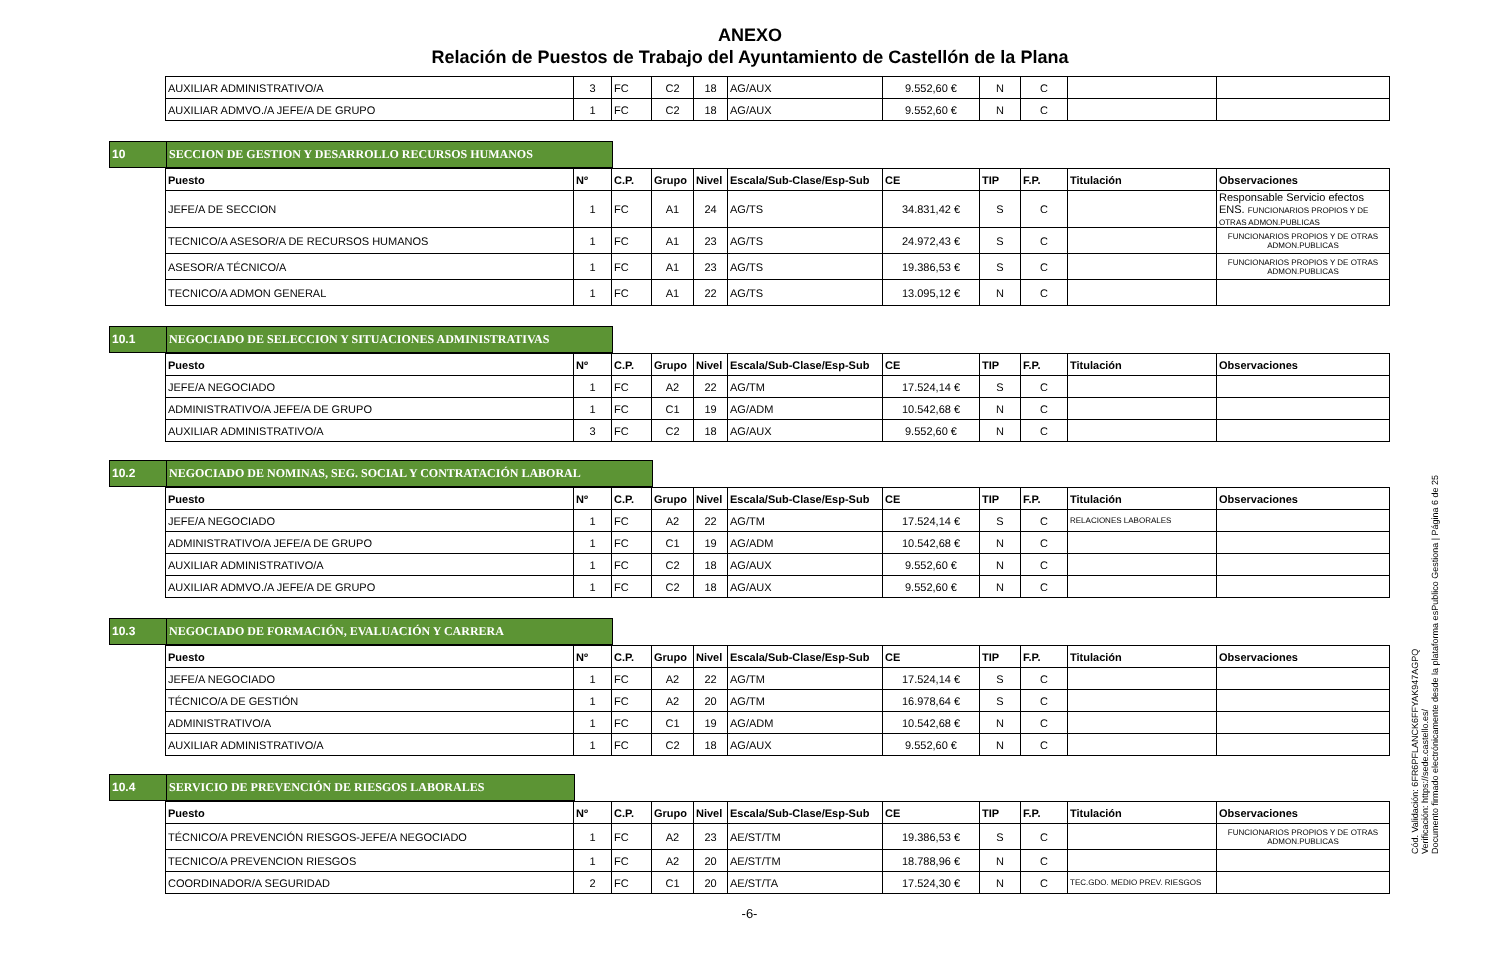ANEXO
Relación de Puestos de Trabajo del Ayuntamiento de Castellón de la Plana
| AUXILIAR ADMINISTRATIVO/A | 3 | FC | C2 | 18 | AG/AUX | 9.552,60 € | N | C | | |
| AUXILIAR ADMVO./A JEFE/A DE GRUPO | 1 | FC | C2 | 18 | AG/AUX | 9.552,60 € | N | C | | |
10 SECCION DE GESTION Y DESARROLLO RECURSOS HUMANOS
| Puesto | Nº | C.P. | Grupo | Nivel | Escala/Sub-Clase/Esp-Sub | CE | TIP | F.P. | Titulación | Observaciones |
| --- | --- | --- | --- | --- | --- | --- | --- | --- | --- | --- |
| JEFE/A DE SECCION | 1 | FC | A1 | 24 | AG/TS | 34.831,42 € | S | C | | Responsable Servicio efectos ENS. FUNCIONARIOS PROPIOS Y DE OTRAS ADMON.PUBLICAS |
| TECNICO/A ASESOR/A DE RECURSOS HUMANOS | 1 | FC | A1 | 23 | AG/TS | 24.972,43 € | S | C | | FUNCIONARIOS PROPIOS Y DE OTRAS ADMON.PUBLICAS |
| ASESOR/A TÉCNICO/A | 1 | FC | A1 | 23 | AG/TS | 19.386,53 € | S | C | | FUNCIONARIOS PROPIOS Y DE OTRAS ADMON.PUBLICAS |
| TECNICO/A ADMON GENERAL | 1 | FC | A1 | 22 | AG/TS | 13.095,12 € | N | C | | |
10.1 NEGOCIADO DE SELECCION Y SITUACIONES ADMINISTRATIVAS
| Puesto | Nº | C.P. | Grupo | Nivel | Escala/Sub-Clase/Esp-Sub | CE | TIP | F.P. | Titulación | Observaciones |
| --- | --- | --- | --- | --- | --- | --- | --- | --- | --- | --- |
| JEFE/A NEGOCIADO | 1 | FC | A2 | 22 | AG/TM | 17.524,14 € | S | C | | |
| ADMINISTRATIVO/A JEFE/A DE GRUPO | 1 | FC | C1 | 19 | AG/ADM | 10.542,68 € | N | C | | |
| AUXILIAR ADMINISTRATIVO/A | 3 | FC | C2 | 18 | AG/AUX | 9.552,60 € | N | C | | |
10.2 NEGOCIADO DE NOMINAS, SEG. SOCIAL Y CONTRATACIÓN LABORAL
| Puesto | Nº | C.P. | Grupo | Nivel | Escala/Sub-Clase/Esp-Sub | CE | TIP | F.P. | Titulación | Observaciones |
| --- | --- | --- | --- | --- | --- | --- | --- | --- | --- | --- |
| JEFE/A NEGOCIADO | 1 | FC | A2 | 22 | AG/TM | 17.524,14 € | S | C | RELACIONES LABORALES | |
| ADMINISTRATIVO/A JEFE/A DE GRUPO | 1 | FC | C1 | 19 | AG/ADM | 10.542,68 € | N | C | | |
| AUXILIAR ADMINISTRATIVO/A | 1 | FC | C2 | 18 | AG/AUX | 9.552,60 € | N | C | | |
| AUXILIAR ADMVO./A JEFE/A DE GRUPO | 1 | FC | C2 | 18 | AG/AUX | 9.552,60 € | N | C | | |
10.3 NEGOCIADO DE FORMACIÓN, EVALUACIÓN Y CARRERA
| Puesto | Nº | C.P. | Grupo | Nivel | Escala/Sub-Clase/Esp-Sub | CE | TIP | F.P. | Titulación | Observaciones |
| --- | --- | --- | --- | --- | --- | --- | --- | --- | --- | --- |
| JEFE/A NEGOCIADO | 1 | FC | A2 | 22 | AG/TM | 17.524,14 € | S | C | | |
| TÉCNICO/A DE GESTIÓN | 1 | FC | A2 | 20 | AG/TM | 16.978,64 € | S | C | | |
| ADMINISTRATIVO/A | 1 | FC | C1 | 19 | AG/ADM | 10.542,68 € | N | C | | |
| AUXILIAR ADMINISTRATIVO/A | 1 | FC | C2 | 18 | AG/AUX | 9.552,60 € | N | C | | |
10.4 SERVICIO DE PREVENCIÓN DE RIESGOS LABORALES
| Puesto | Nº | C.P. | Grupo | Nivel | Escala/Sub-Clase/Esp-Sub | CE | TIP | F.P. | Titulación | Observaciones |
| --- | --- | --- | --- | --- | --- | --- | --- | --- | --- | --- |
| TÉCNICO/A PREVENCIÓN RIESGOS-JEFE/A NEGOCIADO | 1 | FC | A2 | 23 | AE/ST/TM | 19.386,53 € | S | C | | FUNCIONARIOS PROPIOS Y DE OTRAS ADMON.PUBLICAS |
| TECNICO/A PREVENCION RIESGOS | 1 | FC | A2 | 20 | AE/ST/TM | 18.788,96 € | N | C | | |
| COORDINADOR/A SEGURIDAD | 2 | FC | C1 | 20 | AE/ST/TA | 17.524,30 € | N | C | TEC.GDO. MEDIO PREV. RIESGOS | |
-6-
Cód. Validación: 6FR6PFLANCK6FFYAK947AGPQ
Verificación: https://sede.castello.es/
Documento firmado electrónicamente desde la plataforma esPublico Gestiona | Página 6 de 25